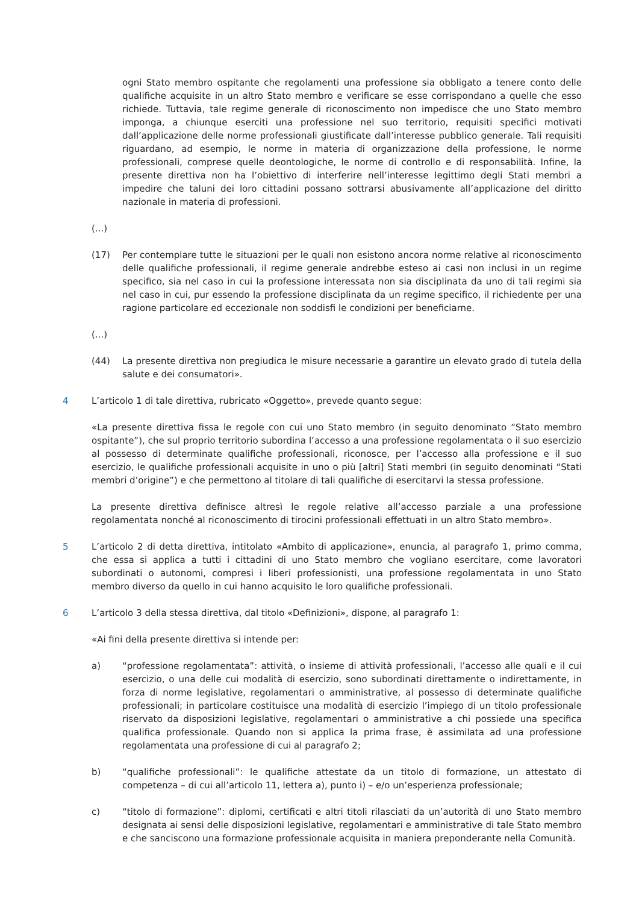ogni Stato membro ospitante che regolamenti una professione sia obbligato a tenere conto delle qualifiche acquisite in un altro Stato membro e verificare se esse corrispondano a quelle che esso richiede. Tuttavia, tale regime generale di riconoscimento non impedisce che uno Stato membro imponga, a chiunque eserciti una professione nel suo territorio, requisiti specifici motivati dall’applicazione delle norme professionali giustificate dall’interesse pubblico generale. Tali requisiti riguardano, ad esempio, le norme in materia di organizzazione della professione, le norme professionali, comprese quelle deontologiche, le norme di controllo e di responsabilità. Infine, la presente direttiva non ha l’obiettivo di interferire nell’interesse legittimo degli Stati membri a impedire che taluni dei loro cittadini possano sottrarsi abusivamente all’applicazione del diritto nazionale in materia di professioni.
(...)
(17) Per contemplare tutte le situazioni per le quali non esistono ancora norme relative al riconoscimento delle qualifiche professionali, il regime generale andrebbe esteso ai casi non inclusi in un regime specifico, sia nel caso in cui la professione interessata non sia disciplinata da uno di tali regimi sia nel caso in cui, pur essendo la professione disciplinata da un regime specifico, il richiedente per una ragione particolare ed eccezionale non soddisfi le condizioni per beneficiarne.
(...)
(44) La presente direttiva non pregiudica le misure necessarie a garantire un elevato grado di tutela della salute e dei consumatori».
4 L’articolo 1 di tale direttiva, rubricato «Oggetto», prevede quanto segue:
«La presente direttiva fissa le regole con cui uno Stato membro (in seguito denominato “Stato membro ospitante”), che sul proprio territorio subordina l’accesso a una professione regolamentata o il suo esercizio al possesso di determinate qualifiche professionali, riconosce, per l’accesso alla professione e il suo esercizio, le qualifiche professionali acquisite in uno o più [altri] Stati membri (in seguito denominati “Stati membri d’origine”) e che permettono al titolare di tali qualifiche di esercitarvi la stessa professione.
La presente direttiva definisce altresì le regole relative all’accesso parziale a una professione regolamentata nonché al riconoscimento di tirocini professionali effettuati in un altro Stato membro».
5 L’articolo 2 di detta direttiva, intitolato «Ambito di applicazione», enuncia, al paragrafo 1, primo comma, che essa si applica a tutti i cittadini di uno Stato membro che vogliano esercitare, come lavoratori subordinati o autonomi, compresi i liberi professionisti, una professione regolamentata in uno Stato membro diverso da quello in cui hanno acquisito le loro qualifiche professionali.
6 L’articolo 3 della stessa direttiva, dal titolo «Definizioni», dispone, al paragrafo 1:
«Ai fini della presente direttiva si intende per:
a) “professione regolamentata”: attività, o insieme di attività professionali, l’accesso alle quali e il cui esercizio, o una delle cui modalità di esercizio, sono subordinati direttamente o indirettamente, in forza di norme legislative, regolamentari o amministrative, al possesso di determinate qualifiche professionali; in particolare costituisce una modalità di esercizio l’impiego di un titolo professionale riservato da disposizioni legislative, regolamentari o amministrative a chi possiede una specifica qualifica professionale. Quando non si applica la prima frase, è assimilata ad una professione regolamentata una professione di cui al paragrafo 2;
b) “qualifiche professionali”: le qualifiche attestate da un titolo di formazione, un attestato di competenza – di cui all’articolo 11, lettera a), punto i) – e/o un’esperienza professionale;
c) “titolo di formazione”: diplomi, certificati e altri titoli rilasciati da un’autorità di uno Stato membro designata ai sensi delle disposizioni legislative, regolamentari e amministrative di tale Stato membro e che sanciscono una formazione professionale acquisita in maniera preponderante nella Comunità.